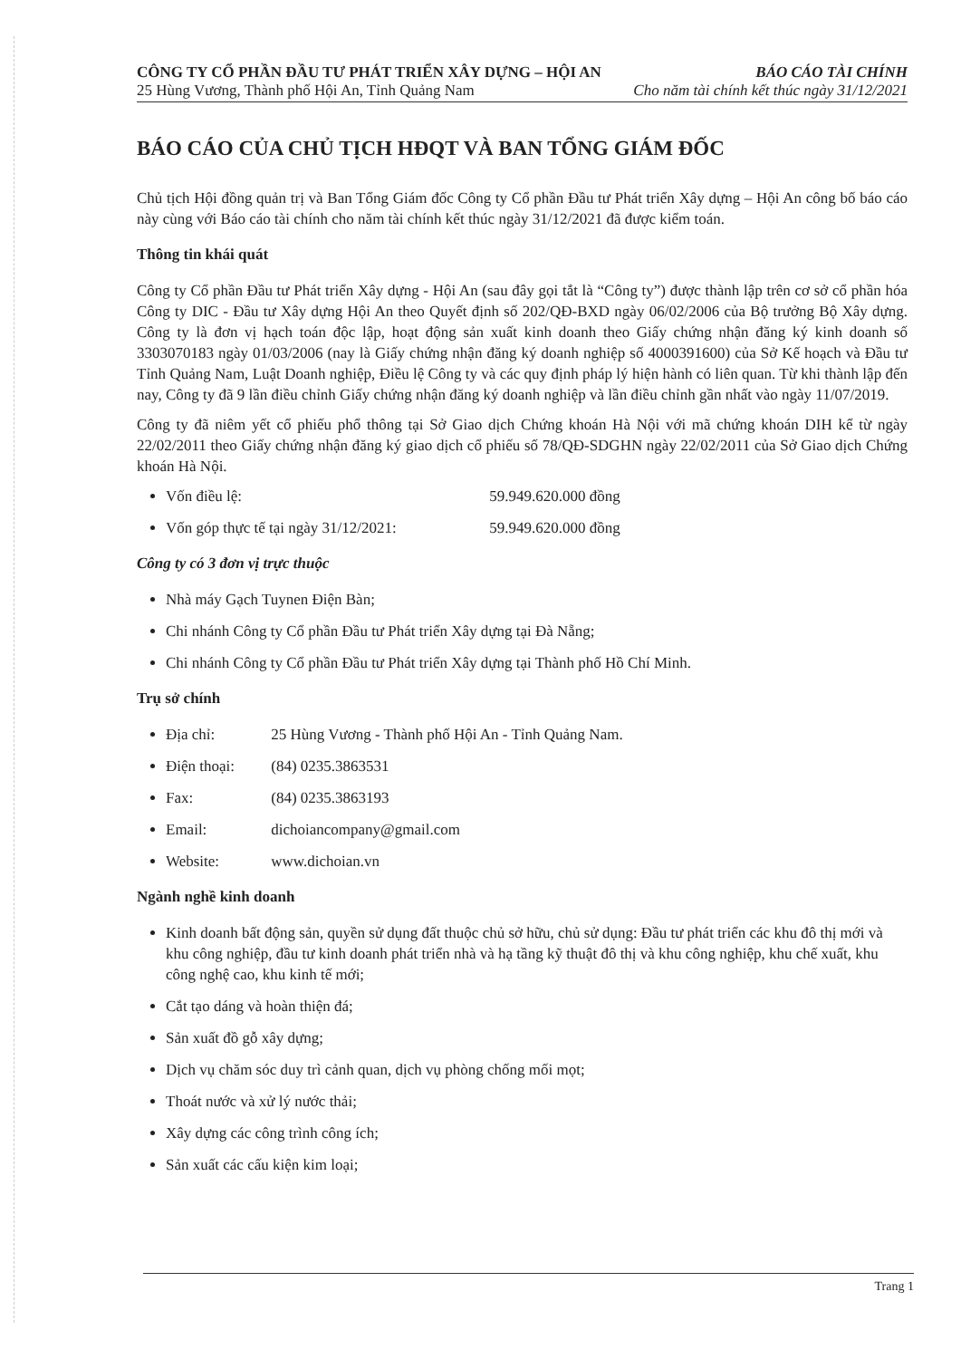CÔNG TY CỔ PHẦN ĐẦU TƯ PHÁT TRIỂN XÂY DỰNG – HỘI AN
25 Hùng Vương, Thành phố Hội An, Tỉnh Quảng Nam
BÁO CÁO TÀI CHÍNH
Cho năm tài chính kết thúc ngày 31/12/2021
BÁO CÁO CỦA CHỦ TỊCH HĐQT VÀ BAN TỔNG GIÁM ĐỐC
Chủ tịch Hội đồng quản trị và Ban Tổng Giám đốc Công ty Cổ phần Đầu tư Phát triển Xây dựng – Hội An công bố báo cáo này cùng với Báo cáo tài chính cho năm tài chính kết thúc ngày 31/12/2021 đã được kiểm toán.
Thông tin khái quát
Công ty Cổ phần Đầu tư Phát triển Xây dựng - Hội An (sau đây gọi tắt là “Công ty”) được thành lập trên cơ sở cổ phần hóa Công ty DIC - Đầu tư Xây dựng Hội An theo Quyết định số 202/QĐ-BXD ngày 06/02/2006 của Bộ trưởng Bộ Xây dựng. Công ty là đơn vị hạch toán độc lập, hoạt động sản xuất kinh doanh theo Giấy chứng nhận đăng ký kinh doanh số 3303070183 ngày 01/03/2006 (nay là Giấy chứng nhận đăng ký doanh nghiệp số 4000391600) của Sở Kế hoạch và Đầu tư Tỉnh Quảng Nam, Luật Doanh nghiệp, Điều lệ Công ty và các quy định pháp lý hiện hành có liên quan. Từ khi thành lập đến nay, Công ty đã 9 lần điều chỉnh Giấy chứng nhận đăng ký doanh nghiệp và lần điều chỉnh gần nhất vào ngày 11/07/2019.
Công ty đã niêm yết cổ phiếu phổ thông tại Sở Giao dịch Chứng khoán Hà Nội với mã chứng khoán DIH kể từ ngày 22/02/2011 theo Giấy chứng nhận đăng ký giao dịch cổ phiếu số 78/QĐ-SDGHN ngày 22/02/2011 của Sở Giao dịch Chứng khoán Hà Nội.
Vốn điều lệ: 59.949.620.000 đồng
Vốn góp thực tế tại ngày 31/12/2021: 59.949.620.000 đồng
Công ty có 3 đơn vị trực thuộc
Nhà máy Gạch Tuynen Điện Bàn;
Chi nhánh Công ty Cổ phần Đầu tư Phát triển Xây dựng tại Đà Nẵng;
Chi nhánh Công ty Cổ phần Đầu tư Phát triển Xây dựng tại Thành phố Hồ Chí Minh.
Trụ sở chính
Địa chỉ: 25 Hùng Vương - Thành phố Hội An - Tỉnh Quảng Nam.
Điện thoại: (84) 0235.3863531
Fax: (84) 0235.3863193
Email: dichoiancompany@gmail.com
Website: www.dichoian.vn
Ngành nghề kinh doanh
Kinh doanh bất động sản, quyền sử dụng đất thuộc chủ sở hữu, chủ sử dụng: Đầu tư phát triển các khu đô thị mới và khu công nghiệp, đầu tư kinh doanh phát triển nhà và hạ tầng kỹ thuật đô thị và khu công nghiệp, khu chế xuất, khu công nghệ cao, khu kinh tế mới;
Cắt tạo dáng và hoàn thiện đá;
Sản xuất đồ gỗ xây dựng;
Dịch vụ chăm sóc duy trì cảnh quan, dịch vụ phòng chống mối mọt;
Thoát nước và xử lý nước thải;
Xây dựng các công trình công ích;
Sản xuất các cấu kiện kim loại;
Trang 1